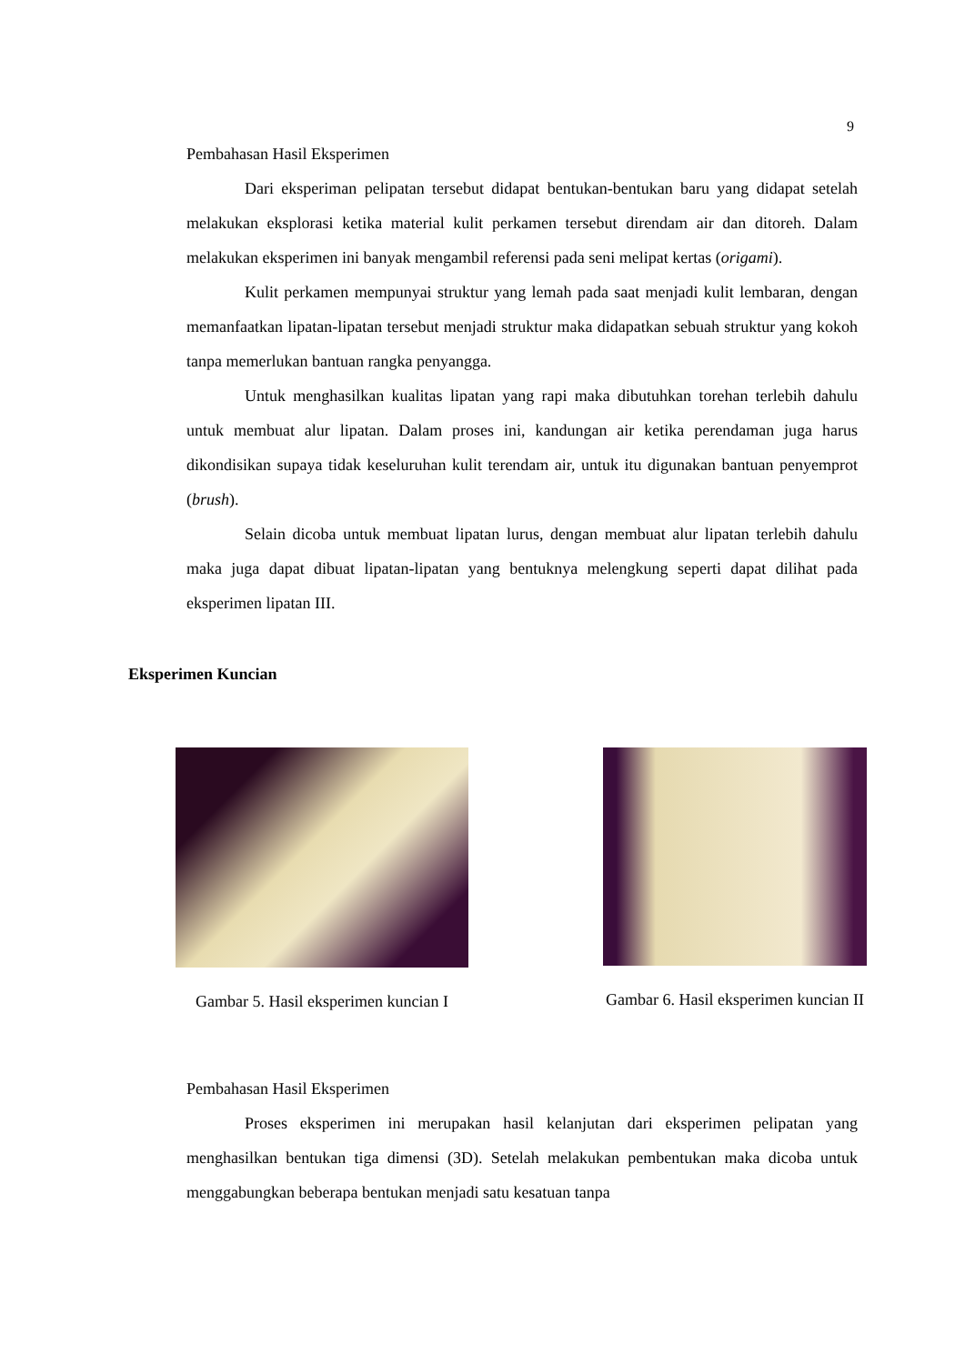9
Pembahasan Hasil Eksperimen
Dari eksperiman pelipatan tersebut didapat bentukan-bentukan baru yang didapat setelah melakukan eksplorasi ketika material kulit perkamen tersebut direndam air dan ditoreh. Dalam melakukan eksperimen ini banyak mengambil referensi pada seni melipat kertas (origami).
Kulit perkamen mempunyai struktur yang lemah pada saat menjadi kulit lembaran, dengan memanfaatkan lipatan-lipatan tersebut menjadi struktur maka didapatkan sebuah struktur yang kokoh tanpa memerlukan bantuan rangka penyangga.
Untuk menghasilkan kualitas lipatan yang rapi maka dibutuhkan torehan terlebih dahulu untuk membuat alur lipatan. Dalam proses ini, kandungan air ketika perendaman juga harus dikondisikan supaya tidak keseluruhan kulit terendam air, untuk itu digunakan bantuan penyemprot (brush).
Selain dicoba untuk membuat lipatan lurus, dengan membuat alur lipatan terlebih dahulu maka juga dapat dibuat lipatan-lipatan yang bentuknya melengkung seperti dapat dilihat pada eksperimen lipatan III.
Eksperimen Kuncian
Gambar 5. Hasil eksperimen kuncian I
Gambar 6. Hasil eksperimen kuncian II
Pembahasan Hasil Eksperimen
Proses eksperimen ini merupakan hasil kelanjutan dari eksperimen pelipatan yang menghasilkan bentukan tiga dimensi (3D). Setelah melakukan pembentukan maka dicoba untuk menggabungkan beberapa bentukan menjadi satu kesatuan tanpa